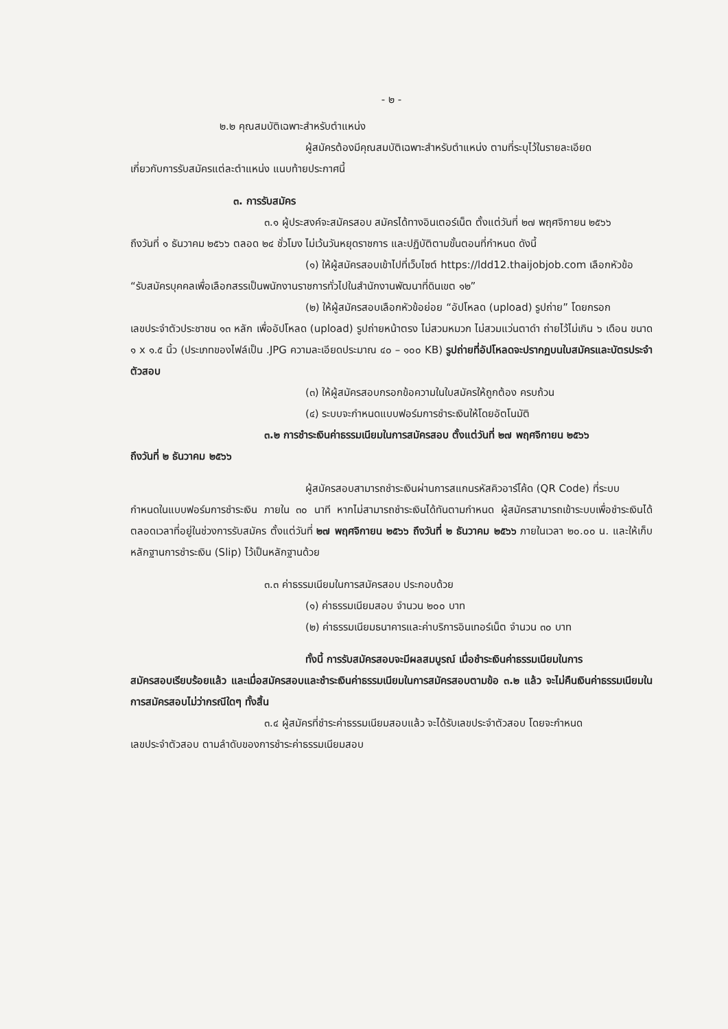- ๒ -
๒.๒ คุณสมบัติเฉพาะสำหรับตำแหน่ง
ผู้สมัครต้องมีคุณสมบัติเฉพาะสำหรับตำแหน่ง ตามที่ระบุไว้ในรายละเอียด
เกี่ยวกับการรับสมัครแต่ละตำแหน่ง แนบท้ายประกาศนี้
๓. การรับสมัคร
๓.๑ ผู้ประสงค์จะสมัครสอบ สมัครได้ทางอินเตอร์เน็ต ตั้งแต่วันที่ ๒๗ พฤศจิกายน ๒๕๖๖
ถึงวันที่ ๑ ธันวาคม ๒๕๖๖ ตลอด ๒๔ ชั่วโมง ไม่เว้นวันหยุดราชการ และปฏิบัติตามขั้นตอนที่กำหนด ดังนี้
(๑) ให้ผู้สมัครสอบเข้าไปที่เว็บไซต์ https://ldd12.thaijobjob.com เลือกหัวข้อ
“รับสมัครบุคคลเพื่อเลือกสรรเป็นพนักงานราชการทั่วไปในสำนักงานพัฒนาที่ดินเขต ๑๒”
(๒) ให้ผู้สมัครสอบเลือกหัวข้อย่อย “อัปโหลด (upload) รูปถ่าย” โดยกรอก
เลขประจำตัวประชาชน ๑๓ หลัก เพื่ออัปโหลด (upload) รูปถ่ายหน้าตรง ไม่สวมหมวก ไม่สวมแว่นตาดำ ถ่ายไว้ไม่เกิน ๖ เดือน ขนาด ๑ x ๑.๕ นิ้ว (ประเภทของไฟล์เป็น .JPG ความละเอียดประมาณ ๔๐ – ๑๐๐ KB) รูปถ่ายที่อัปโหลดจะปรากฏบนใบสมัครและบัตรประจำตัวสอบ
(๓) ให้ผู้สมัครสอบกรอกข้อความในใบสมัครให้ถูกต้อง ครบถ้วน
(๔) ระบบจะกำหนดแบบฟอร์มการชำระเงินให้โดยอัตโนมัติ
๓.๒ การชำระเงินค่าธรรมเนียมในการสมัครสอบ ตั้งแต่วันที่ ๒๗ พฤศจิกายน ๒๕๖๖
ถึงวันที่ ๒ ธันวาคม ๒๕๖๖
ผู้สมัครสอบสามารถชำระเงินผ่านการสแกนรหัสคิวอาร์โค้ด (QR Code) ที่ระบบ
กำหนดในแบบฟอร์มการชำระเงิน ภายใน ๓๐ นาที หากไม่สามารถชำระเงินได้ทันตามกำหนด ผู้สมัครสามารถเข้าระบบเพื่อชำระเงินได้ตลอดเวลาที่อยู่ในช่วงการรับสมัคร ตั้งแต่วันที่ ๒๗ พฤศจิกายน ๒๕๖๖ ถึงวันที่ ๒ ธันวาคม ๒๕๖๖ ภายในเวลา ๒๐.๐๐ น. และให้เก็บหลักฐานการชำระเงิน (Slip) ไว้เป็นหลักฐานด้วย
๓.๓ ค่าธรรมเนียมในการสมัครสอบ ประกอบด้วย
(๑) ค่าธรรมเนียมสอบ จำนวน ๒๐๐ บาท
(๒) ค่าธรรมเนียมธนาคารและค่าบริการอินเทอร์เน็ต จำนวน ๓๐ บาท
ทั้งนี้ การรับสมัครสอบจะมีผลสมบูรณ์ เมื่อชำระเงินค่าธรรมเนียมในการ
สมัครสอบเรียบร้อยแล้ว และเมื่อสมัครสอบและชำระเงินค่าธรรมเนียมในการสมัครสอบตามข้อ ๓.๒ แล้ว จะไม่คืนเงินค่าธรรมเนียมในการสมัครสอบไม่ว่ากรณีใดๆ ทั้งสิ้น
๓.๔ ผู้สมัครที่ชำระค่าธรรมเนียมสอบแล้ว จะได้รับเลขประจำตัวสอบ โดยจะกำหนด
เลขประจำตัวสอบ ตามลำดับของการชำระค่าธรรมเนียมสอบ